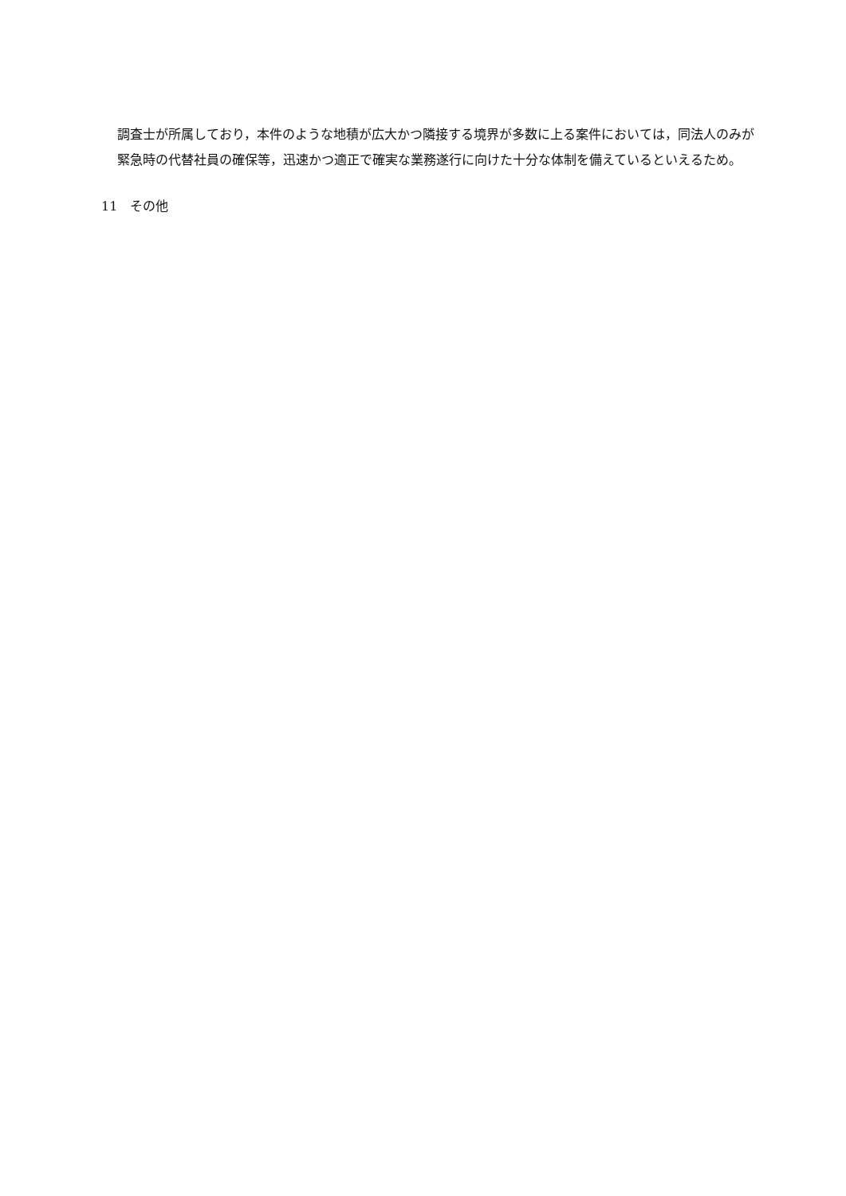調査士が所属しており，本件のような地積が広大かつ隣接する境界が多数に上る案件においては，同法人のみが緊急時の代替社員の確保等，迅速かつ適正で確実な業務遂行に向けた十分な体制を備えているといえるため。
11　その他